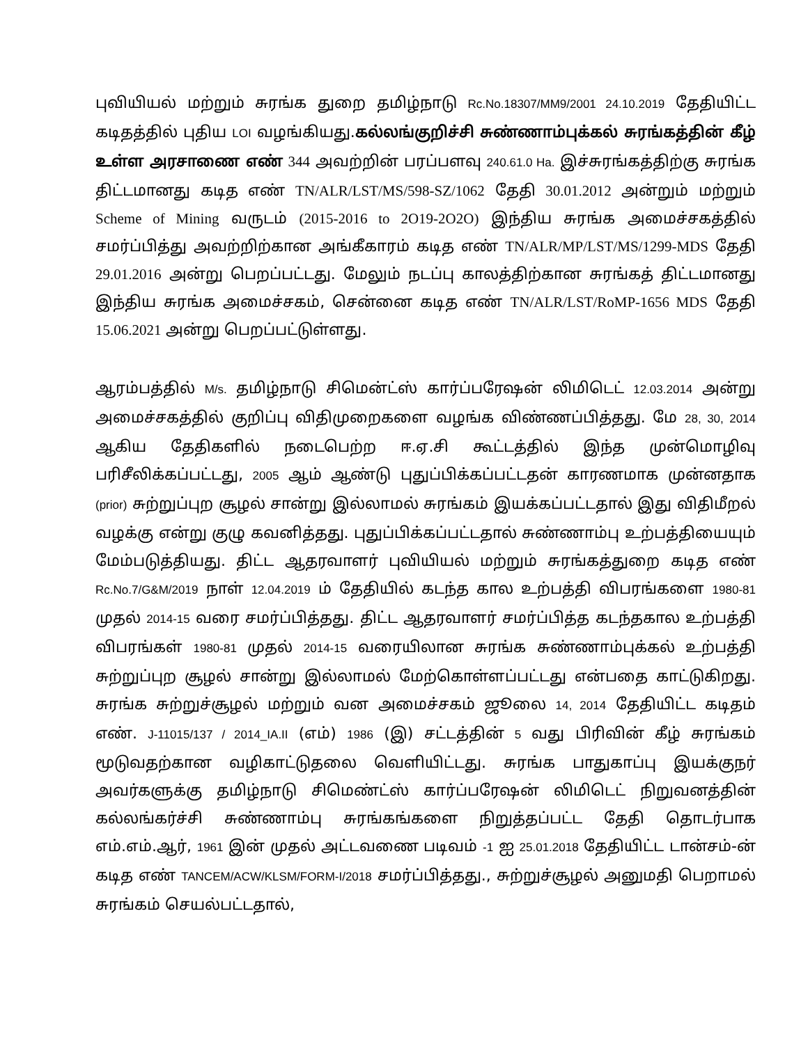புவியியல் மற்றும் சுரங்க துறை தமிழ்நாடு Rc.No.18307/MM9/2001 24.10.2019 தேதியிட்ட கடிதத்தில் புதிய LOI வழங்கியது.கல்லங்குறிச்சி சுண்ணாம்புக்கல் சுரங்கத்தின் கீழ் உள்ள அரசாணை எண் 344 அவற்றின் பரப்பளவு 240.61.0 Ha. இச்சுரங்கத்திற்கு சுரங்க திட்டமானது கடித எண் TN/ALR/LST/MS/598-SZ/1062 தேதி 30.01.2012 அன்றும் மற்றும் Scheme of Mining வருடம் (2015-2016 to 2O19-2O2O) இந்திய சுரங்க அமைச்சகத்தில் சமர்ப்பித்து அவற்றிற்கான அங்கீகாரம் கடித எண் TN/ALR/MP/LST/MS/1299-MDS தேதி 29.01.2016 அன்று பெறப்பட்டது. மேலும் நடப்பு காலத்திற்கான சுரங்கத் திட்டமானது இந்திய சுரங்க அமைச்சகம், சென்னை கடித எண் TN/ALR/LST/RoMP-1656 MDS தேதி 15.06.2021 அன்று பெறப்பட்டுள்ளது.
ஆரம்பத்தில் M/s. தமிழ்நாடு சிமென்ட்ஸ் கார்ப்பரேஷன் லிமிடெட் 12.03.2014 அன்று அமைச்சகத்தில் குறிப்பு விதிமுறைகளை வழங்க விண்ணப்பித்தது. மே 28, 30, 2014 ஆகிய தேதிகளில் நடைபெற்ற ஈ.ஏ.சி கூட்டத்தில் இந்த முன்மொழிவு பரிசீலிக்கப்பட்டது, 2005 ஆம் ஆண்டு புதுப்பிக்கப்பட்டதன் காரணமாக முன்னதாக (prior) சுற்றுப்புற சூழல் சான்று இல்லாமல் சுரங்கம் இயக்கப்பட்டதால் இது விதிமீறல் வழக்கு என்று குழு கவனித்தது. புதுப்பிக்கப்பட்டதால் சுண்ணாம்பு உற்பத்தியையும் மேம்படுத்தியது. திட்ட ஆதரவாளர் புவியியல் மற்றும் சுரங்கத்துறை கடித எண் Rc.No.7/G&M/2019 நாள் 12.04.2019 ம் தேதியில் கடந்த கால உற்பத்தி விபரங்களை 1980-81 முதல் 2014-15 வரை சமர்ப்பித்தது. திட்ட ஆதரவாளர் சமர்ப்பித்த கடந்தகால உற்பத்தி விபரங்கள் 1980-81 முதல் 2014-15 வரையிலான சுரங்க சுண்ணாம்புக்கல் உற்பத்தி சுற்றுப்புற சூழல் சான்று இல்லாமல் மேற்கொள்ளப்பட்டது என்பதை காட்டுகிறது. சுரங்க சுற்றுச்சூழல் மற்றும் வன அமைச்சகம் ஜூலை 14, 2014 தேதியிட்ட கடிதம் எண். J-11015/137 / 2014_IA.II (எம்) 1986 (இ) சட்டத்தின் 5 வது பிரிவின் கீழ் சுரங்கம் மூடுவதற்கான வழிகாட்டுதலை வெளியிட்டது. சுரங்க பாதுகாப்பு இயக்குநர் அவர்களுக்கு தமிழ்நாடு சிமெண்ட்ஸ் கார்ப்பரேஷன் லிமிடெட் நிறுவனத்தின் கல்லங்கர்ச்சி சுண்ணாம்பு சுரங்கங்களை நிறுத்தப்பட்ட தேதி தொடர்பாக எம்.எம்.ஆர், 1961 இன் முதல் அட்டவணை படிவம் -1 ஐ 25.01.2018 தேதியிட்ட டான்சம்-ன் கடித எண் TANCEM/ACW/KLSM/FORM-I/2018 சமர்ப்பித்தது., சுற்றுச்சூழல் அனுமதி பெறாமல் சுரங்கம் செயல்பட்டதால்,